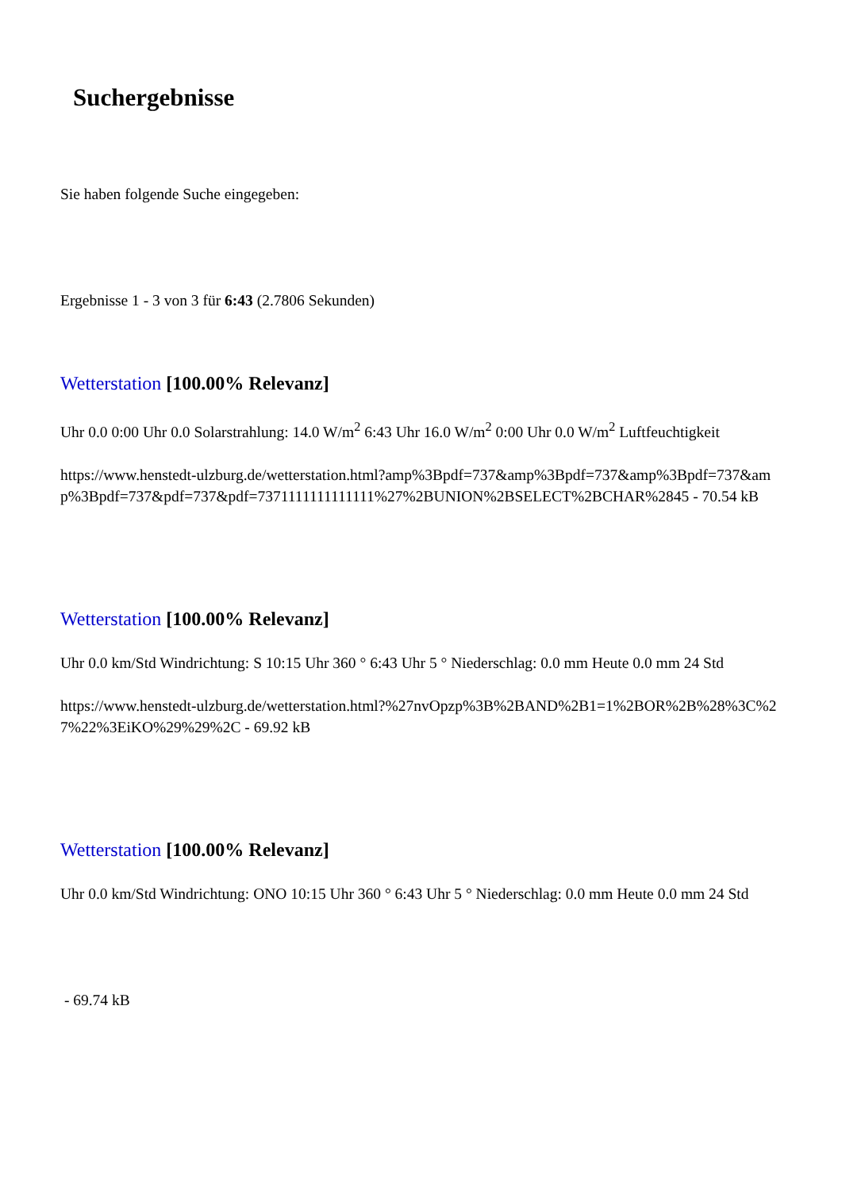Suchergebnisse
Sie haben folgende Suche eingegeben:
Ergebnisse 1 - 3 von 3 für 6:43 (2.7806 Sekunden)
Wetterstation [100.00% Relevanz]
Uhr 0.0 0:00 Uhr 0.0 Solarstrahlung: 14.0 W/m<sup>2</sup> 6:43 Uhr 16.0 W/m<sup>2</sup> 0:00 Uhr 0.0 W/m<sup>2</sup> Luftfeuchtigkeit
https://www.henstedt-ulzburg.de/wetterstation.html?amp%3Bpdf=737&amp%3Bpdf=737&amp%3Bpdf=737&amp%3Bpdf=737&pdf=737&pdf=7371111111111111%27%2BUNION%2BSELECT%2BCHAR%2845 - 70.54 kB
Wetterstation [100.00% Relevanz]
Uhr 0.0 km/Std Windrichtung: S 10:15 Uhr 360 ° 6:43 Uhr 5 ° Niederschlag: 0.0 mm Heute 0.0 mm 24 Std
https://www.henstedt-ulzburg.de/wetterstation.html?%27nvOpzp%3B%2BAND%2B1=1%2BOR%2B%28%3C%27%22%3EiKO%29%29%2C - 69.92 kB
Wetterstation [100.00% Relevanz]
Uhr 0.0 km/Std Windrichtung: ONO 10:15 Uhr 360 ° 6:43 Uhr 5 ° Niederschlag: 0.0 mm Heute 0.0 mm 24 Std
- 69.74 kB